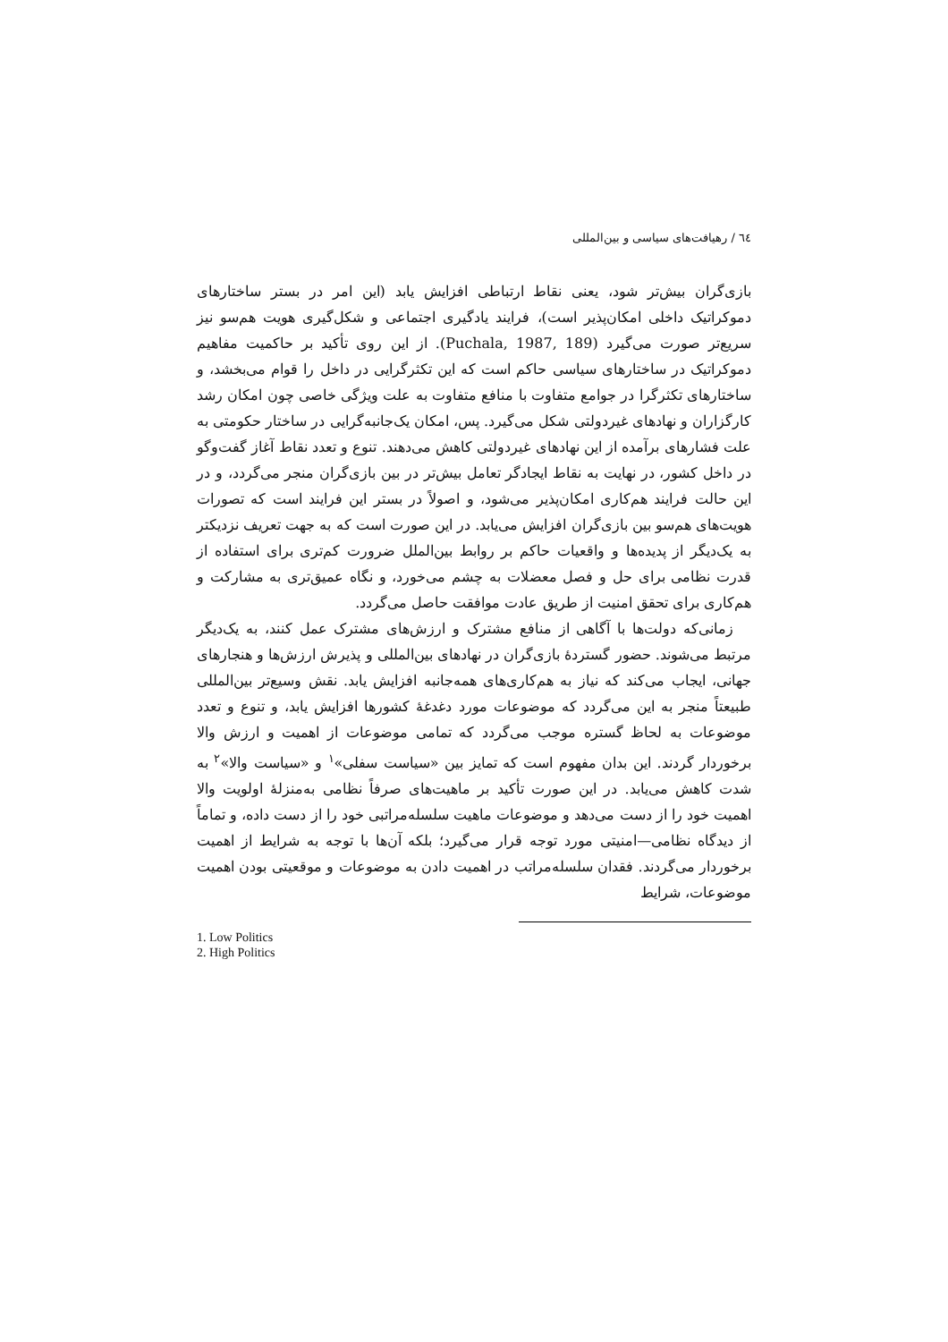٦٤ / رهیافت‌های سیاسی و بین‌المللی
بازی‌گران بیش‌تر شود، یعنی نقاط ارتباطی افزایش یابد (این امر در بستر ساختارهای دموکراتیک داخلی امکان‌پذیر است)، فرایند یادگیری اجتماعی و شکل‌گیری هویت هم‌سو نیز سریع‌تر صورت می‌گیرد (Puchala, 1987, 189). از این روی تأکید بر حاکمیت مفاهیم دموکراتیک در ساختارهای سیاسی حاکم است که این تکثرگرایی در داخل را قوام می‌بخشد، و ساختارهای تکثرگرا در جوامع متفاوت با منافع متفاوت به علت ویژگی خاصی چون امکان رشد کارگزاران و نهادهای غیردولتی شکل می‌گیرد. پس، امکان یک‌جانبه‌گرایی در ساختار حکومتی به علت فشارهای برآمده از این نهادهای غیردولتی کاهش می‌دهند. تنوع و تعدد نقاط آغاز گفت‌وگو در داخل کشور، در نهایت به نقاط ایجادگر تعامل بیش‌تر در بین بازی‌گران منجر می‌گردد، و در این حالت فرایند هم‌کاری امکان‌پذیر می‌شود، و اصولاً در بستر این فرایند است که تصورات هویت‌های هم‌سو بین بازی‌گران افزایش می‌یابد. در این صورت است که به جهت تعریف نزدیکتر به یک‌دیگر از پدیده‌ها و واقعیات حاکم بر روابط بین‌الملل ضرورت کم‌تری برای استفاده از قدرت نظامی برای حل و فصل معضلات به چشم می‌خورد، و نگاه عمیق‌تری به مشارکت و هم‌کاری برای تحقق امنیت از طریق عادت موافقت حاصل می‌گردد.
زمانی‌که دولت‌ها با آگاهی از منافع مشترک و ارزش‌های مشترک عمل کنند، به یک‌دیگر مرتبط می‌شوند. حضور گستردهٔ بازی‌گران در نهادهای بین‌المللی و پذیرش ارزش‌ها و هنجارهای جهانی، ایجاب می‌کند که نیاز به هم‌کاری‌های همه‌جانبه افزایش یابد. نقش وسیع‌تر بین‌المللی طبیعتاً منجر به این می‌گردد که موضوعات مورد دغدغهٔ کشورها افزایش یابد، و تنوع و تعدد موضوعات به لحاظ گستره موجب می‌گردد که تمامی موضوعات از اهمیت و ارزش والا برخوردار گردند. این بدان مفهوم است که تمایز بین «سیاست سفلی»<sup>١</sup> و «سیاست والا»<sup>٢</sup> به شدت کاهش می‌یابد. در این صورت تأکید بر ماهیت‌های صرفاً نظامی به‌منزلهٔ اولویت والا اهمیت خود را از دست می‌دهد و موضوعات ماهیت سلسله‌مراتبی خود را از دست داده، و تماماً از دیدگاه نظامی—امنیتی مورد توجه قرار می‌گیرد؛ بلکه آن‌ها با توجه به شرایط از اهمیت برخوردار می‌گردند. فقدان سلسله‌مراتب در اهمیت دادن به موضوعات و موقعیتی بودن اهمیت موضوعات، شرایط
1. Low Politics
2. High Politics